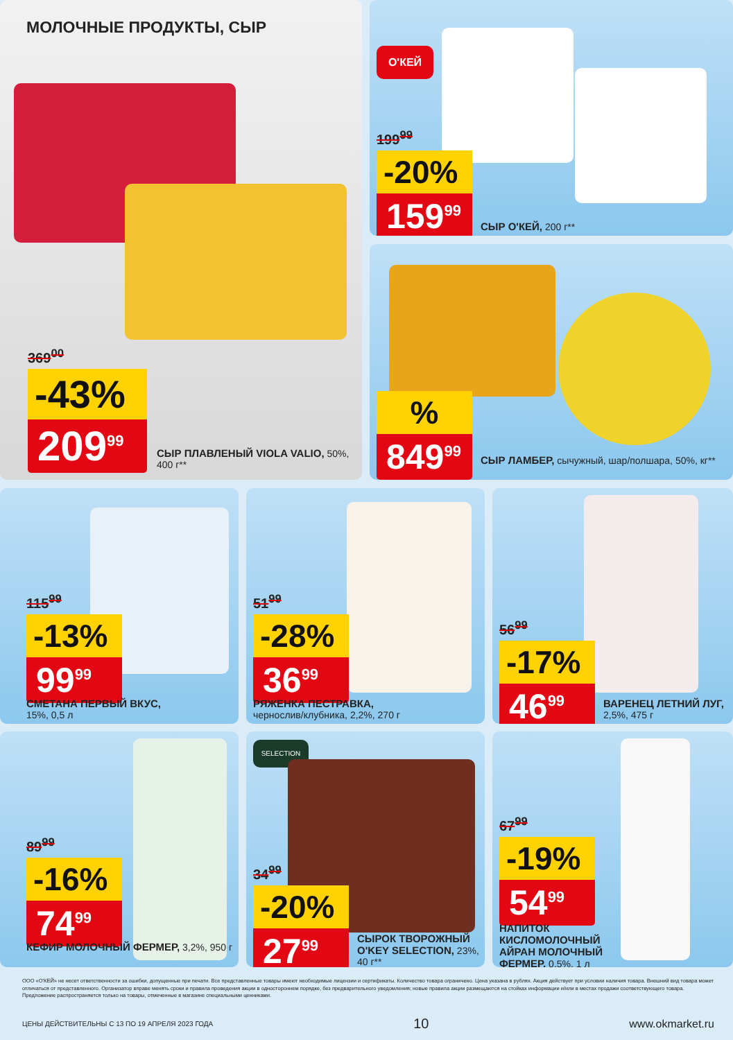МОЛОЧНЫЕ ПРОДУКТЫ, СЫР
369<sup>00</sup>
-43%
209<sup>99</sup>
СЫР ПЛАВЛЕНЫЙ VIOLA VALIO, 50%, 400 г**
О'КЕЙ
199<sup>99</sup>
-20%
159<sup>99</sup>
СЫР О'КЕЙ, 200 г**
%
849<sup>99</sup>
СЫР ЛАМБЕР, сычужный, шар/полшара, 50%, кг**
115<sup>99</sup>
-13%
99<sup>99</sup>
СМЕТАНА ПЕРВЫЙ ВКУС,
15%, 0,5 л
51<sup>99</sup>
-28%
36<sup>99</sup>
РЯЖЕНКА ПЕСТРАВКА,
чернослив/клубника, 2,2%, 270 г
56<sup>99</sup>
-17%
46<sup>99</sup>
ВАРЕНЕЦ ЛЕТНИЙ ЛУГ, 2,5%, 475 г
89<sup>99</sup>
-16%
74<sup>99</sup>
КЕФИР МОЛОЧНЫЙ ФЕРМЕР, 3,2%, 950 г
SELECTION
34<sup>99</sup>
-20%
27<sup>99</sup>
СЫРОК ТВОРОЖНЫЙ O'KEY SELECTION, 23%, 40 г**
67<sup>99</sup>
-19%
54<sup>99</sup>
НАПИТОК КИСЛОМОЛОЧНЫЙ АЙРАН МОЛОЧНЫЙ ФЕРМЕР, 0,5%, 1 л
ООО «О'КЕЙ» не несет ответственности за ошибки, допущенные при печати. Все представленные товары имеют необходимые лицензии и сертификаты. Количество товара ограничено. Цена указана в рублях. Акция действует при условии наличия товара. Внешний вид товара может отличаться от представленного. Организатор вправе менять сроки и правила проведения акции в одностороннем порядке, без предварительного уведомления; новые правила акции размещаются на стойках информации и/или в местах продажи соответствующего товара. Предложение распространяется только на товары, отмеченные в магазине специальными ценниками.
ЦЕНЫ ДЕЙСТВИТЕЛЬНЫ С 13 ПО 19 АПРЕЛЯ 2023 ГОДА 10 www.okmarket.ru